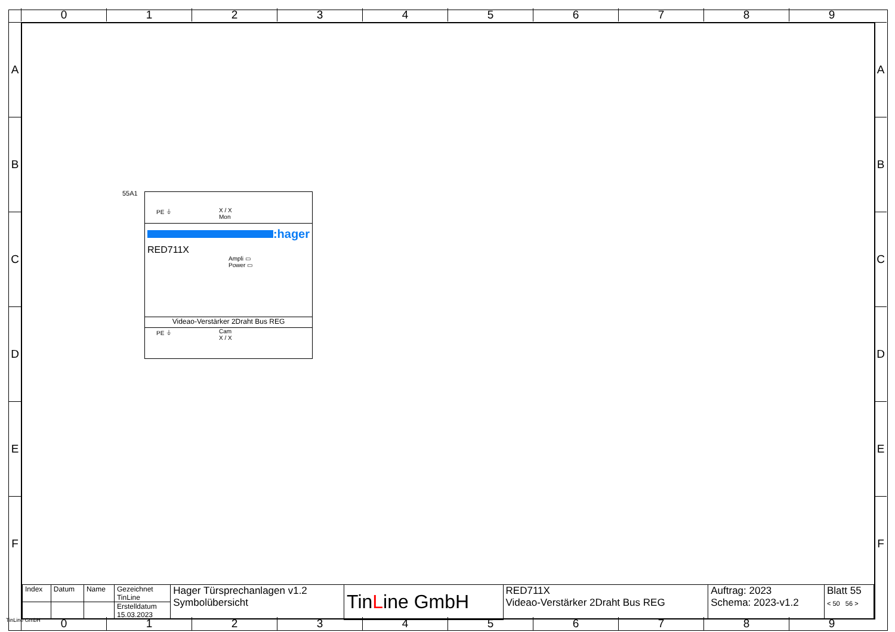0 1 2 3 4 5 6 7 8 9
A
B
C
D
E
F
A
B
C
D
E
F
55A1
PE ⏚ X / X
Mon
:hager
RED711X
Ampli ▭
Power ▭
Videao-Verstärker 2Draht Bus REG
PE ⏚
Cam
X / X
| Index | Datum | Name | Gezeichnet TinLine | Hager Türsprechanlagen v1.2 Symbolübersicht | Tin L ine GmbH | RED711X Videao-Verstärker 2Draht Bus REG | Auftrag: 2023 Schema: 2023-v1.2 | Blatt 55 < 50 56 > |
| | | | Erstelldatum 15.03.2023 | | | | | |
TinLine GmbH
0 1 2 3 4 5 6 7 8 9